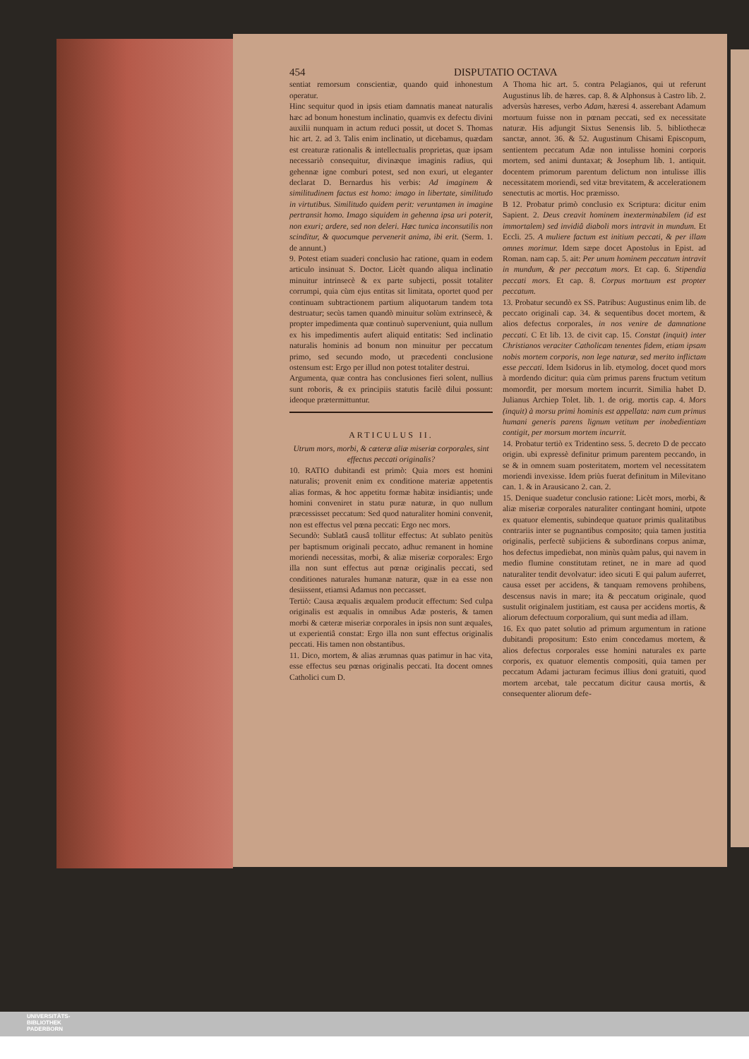454 DISPUTATIO OCTAVA
sentiat remorsum conscientiæ, quando quid inhonestum operatur.
Hinc sequitur quod in ipsis etiam damnatis maneat naturalis hæc ad bonum honestum inclinatio, quamvis ex defectu divini auxilii nunquam in actum reduci possit, ut docet S. Thomas hic art. 2. ad 3. Talis enim inclinatio, ut dicebamus, quædam est creaturæ rationalis & intellectualis proprietas, quæ ipsam necessariò consequitur, divinæque imaginis radius, qui gehennæ igne comburi potest, sed non exuri, ut eleganter declarat D. Bernardus his verbis: Ad imaginem & similitudinem factus est homo: imago in libertate, similitudo in virtutibus. Similitudo quidem perit: veruntamen in imagine pertransit homo. Imago siquidem in gehenna ipsa uri poterit, non exuri; ardere, sed non deleri. Hæc tunica inconsutilis non scinditur, & quocumque pervenerit anima, ibi erit. (Serm. 1. de annunt.)
9. Potest etiam suaderi conclusio hac ratione, quam in eodem articulo insinuat S. Doctor. Licèt quando aliqua inclinatio minuitur intrinsecè & ex parte subjecti, possit totaliter corrumpi, quia cùm ejus entitas sit limitata, oportet quod per continuam subtractionem partium aliquotarum tandem tota destruatur; secùs tamen quandò minuitur solùm extrinsecè, & propter impedimenta quæ continuò superveniunt, quia nullum ex his impedimentis aufert aliquid entitatis: Sed inclinatio naturalis hominis ad bonum non minuitur per peccatum primo, sed secundo modo, ut præcedenti conclusione ostensum est: Ergo per illud non potest totaliter destrui.
Argumenta, quæ contra has conclusiones fieri solent, nullius sunt roboris, & ex principiis statutis facilè dilui possunt: ideoque prætermittuntur.
ARTICULUS II.
Utrum mors, morbi, & cæteræ aliæ miseriæ corporales, sint effectus peccati originalis?
10. RATIO dubitandi est primò: Quia mors est homini naturalis; provenit enim ex conditione materiæ appetentis alias formas, & hoc appetitu formæ habitæ insidiantis; unde homini conveniret in statu puræ naturæ, in quo nullum præcessisset peccatum: Sed quod naturaliter homini convenit, non est effectus vel pœna peccati: Ergo nec mors.
Secundò: Sublatâ causâ tollitur effectus: At sublato penitùs per baptismum originali peccato, adhuc remanent in homine moriendi necessitas, morbi, & aliæ miseriæ corporales: Ergo illa non sunt effectus aut pœnæ originalis peccati, sed conditiones naturales humanæ naturæ, quæ in ea esse non desiissent, etiamsi Adamus non peccasset.
Tertiò: Causa æqualis æqualem producit effectum: Sed culpa originalis est æqualis in omnibus Adæ posteris, & tamen morbi & cæteræ miseriæ corporales in ipsis non sunt æquales, ut experientiâ constat: Ergo illa non sunt effectus originalis peccati. His tamen non obstantibus.
11. Dico, mortem, & alias ærumnas quas patimur in hac vita, esse effectus seu pœnas originalis peccati. Ita docent omnes Catholici cum D.
A Thoma hic art. 5. contra Pelagianos, qui ut referunt Augustinus lib. de hæres. cap. 8. & Alphonsus à Castro lib. 2. adversùs hæreses, verbo Adam, hæresi 4. asserebant Adamum mortuum fuisse non in pœnam peccati, sed ex necessitate naturæ. His adjungit Sixtus Senensis lib. 5. bibliothecæ sanctæ, annot. 36. & 52. Augustinum Chisami Episcopum, sentientem peccatum Adæ non intulisse homini corporis mortem, sed animi duntaxat; & Josephum lib. 1. antiquit. docentem primorum parentum delictum non intulisse illis necessitatem moriendi, sed vitæ brevitatem, & accelerationem senectutis ac mortis. Hoc præmisso.
B 12. Probatur primò conclusio ex Scriptura: dicitur enim Sapient. 2. Deus creavit hominem inexterminabilem (id est immortalem) sed invidiâ diaboli mors intravit in mundum. Et Eccli. 25. A muliere factum est initium peccati, & per illam omnes morimur. Idem sæpe docet Apostolus in Epist. ad Roman. nam cap. 5. ait: Per unum hominem peccatum intravit in mundum, & per peccatum mors. Et cap. 6. Stipendia peccati mors. Et cap. 8. Corpus mortuum est propter peccatum.
13. Probatur secundò ex SS. Patribus: Augustinus enim lib. de peccato originali cap. 34. & sequentibus docet mortem, & alios defectus corporales, in nos venire de damnatione peccati. C Et lib. 13. de civit cap. 15. Constat (inquit) inter Christianos veraciter Catholicam tenentes fidem, etiam ipsam nobis mortem corporis, non lege naturæ, sed merito inflictam esse peccati. Idem Isidorus in lib. etymolog. docet quod mors à mordendo dicitur: quia cùm primus parens fructum vetitum momordit, per morsum mortem incurrit. Similia habet D. Julianus Archiep Tolet. lib. 1. de orig. mortis cap. 4. Mors (inquit) à morsu primi hominis est appellata: nam cum primus humani generis parens lignum vetitum per inobedientiam contigit, per morsum mortem incurrit.
14. Probatur tertiò ex Tridentino sess. 5. decreto D de peccato origin. ubi expressè definitur primum parentem peccando, in se & in omnem suam posteritatem, mortem vel necessitatem moriendi invexisse. Idem priùs fuerat definitum in Milevitano can. 1. & in Arausicano 2. can. 2.
15. Denique suadetur conclusio ratione: Licèt mors, morbi, & aliæ miseriæ corporales naturaliter contingant homini, utpote ex quatuor elementis, subindeque quatuor primis qualitatibus contrariis inter se pugnantibus composito; quia tamen justitia originalis, perfectè subjiciens & subordinans corpus animæ, hos defectus impediebat, non minùs quàm palus, qui navem in medio flumine constitutam retinet, ne in mare ad quod naturaliter tendit devolvatur: ideo sicuti E qui palum auferret, causa esset per accidens, & tanquam removens prohibens, descensus navis in mare; ita & peccatum originale, quod sustulit originalem justitiam, est causa per accidens mortis, & aliorum defectuum corporalium, qui sunt media ad illam.
16. Ex quo patet solutio ad primum argumentum in ratione dubitandi propositum: Esto enim concedamus mortem, & alios defectus corporales esse homini naturales ex parte corporis, ex quatuor elementis compositi, quia tamen per peccatum Adami jacturam fecimus illius doni gratuiti, quod mortem arcebat, tale peccatum dicitur causa mortis, & consequenter aliorum defe-
UNIVERSITÄTS-
BIBLIOTHEK
PADERBORN